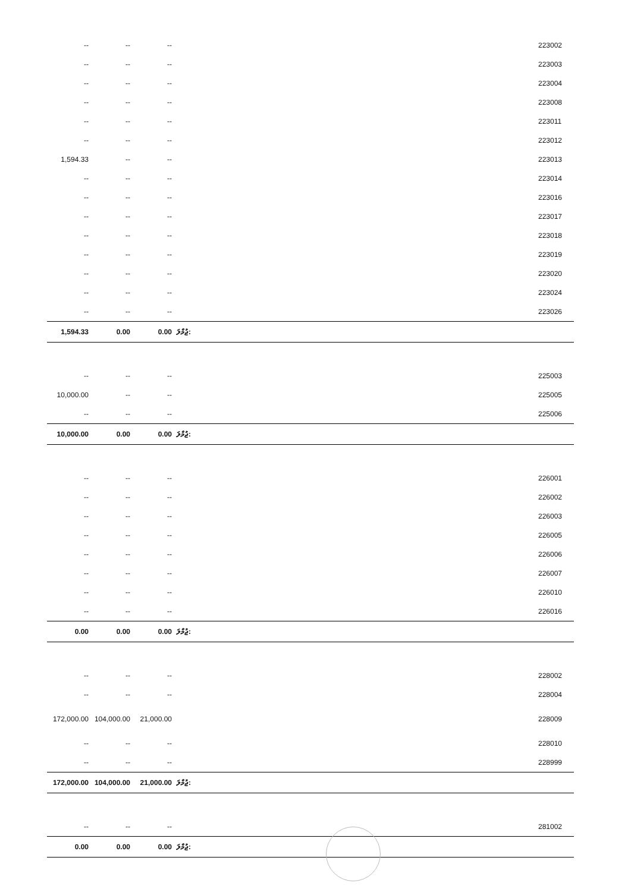| -- | -- | -- | | 223002 |
| -- | -- | -- | | 223003 |
| -- | -- | -- | | 223004 |
| -- | -- | -- | | 223008 |
| -- | -- | -- | | 223011 |
| -- | -- | -- | | 223012 |
| 1,594.33 | -- | -- | | 223013 |
| -- | -- | -- | | 223014 |
| -- | -- | -- | | 223016 |
| -- | -- | -- | | 223017 |
| -- | -- | -- | | 223018 |
| -- | -- | -- | | 223019 |
| -- | -- | -- | | 223020 |
| -- | -- | -- | | 223024 |
| -- | -- | -- | | 223026 |
| 1,594.33 | 0.00 | 0.00 | ޖުމްލަ: | |
| -- | -- | -- | | 225003 |
| 10,000.00 | -- | -- | | 225005 |
| -- | -- | -- | | 225006 |
| 10,000.00 | 0.00 | 0.00 | ޖުމްލަ: | |
| -- | -- | -- | | 226001 |
| -- | -- | -- | | 226002 |
| -- | -- | -- | | 226003 |
| -- | -- | -- | | 226005 |
| -- | -- | -- | | 226006 |
| -- | -- | -- | | 226007 |
| -- | -- | -- | | 226010 |
| -- | -- | -- | | 226016 |
| 0.00 | 0.00 | 0.00 | ޖުމްލަ: | |
| -- | -- | -- | | 228002 |
| -- | -- | -- | | 228004 |
| 172,000.00 | 104,000.00 | 21,000.00 | | 228009 |
| -- | -- | -- | | 228010 |
| -- | -- | -- | | 228999 |
| 172,000.00 | 104,000.00 | 21,000.00 | ޖުމްލަ: | |
| -- | -- | -- | | 281002 |
| 0.00 | 0.00 | 0.00 | ޖުމްލަ: | |